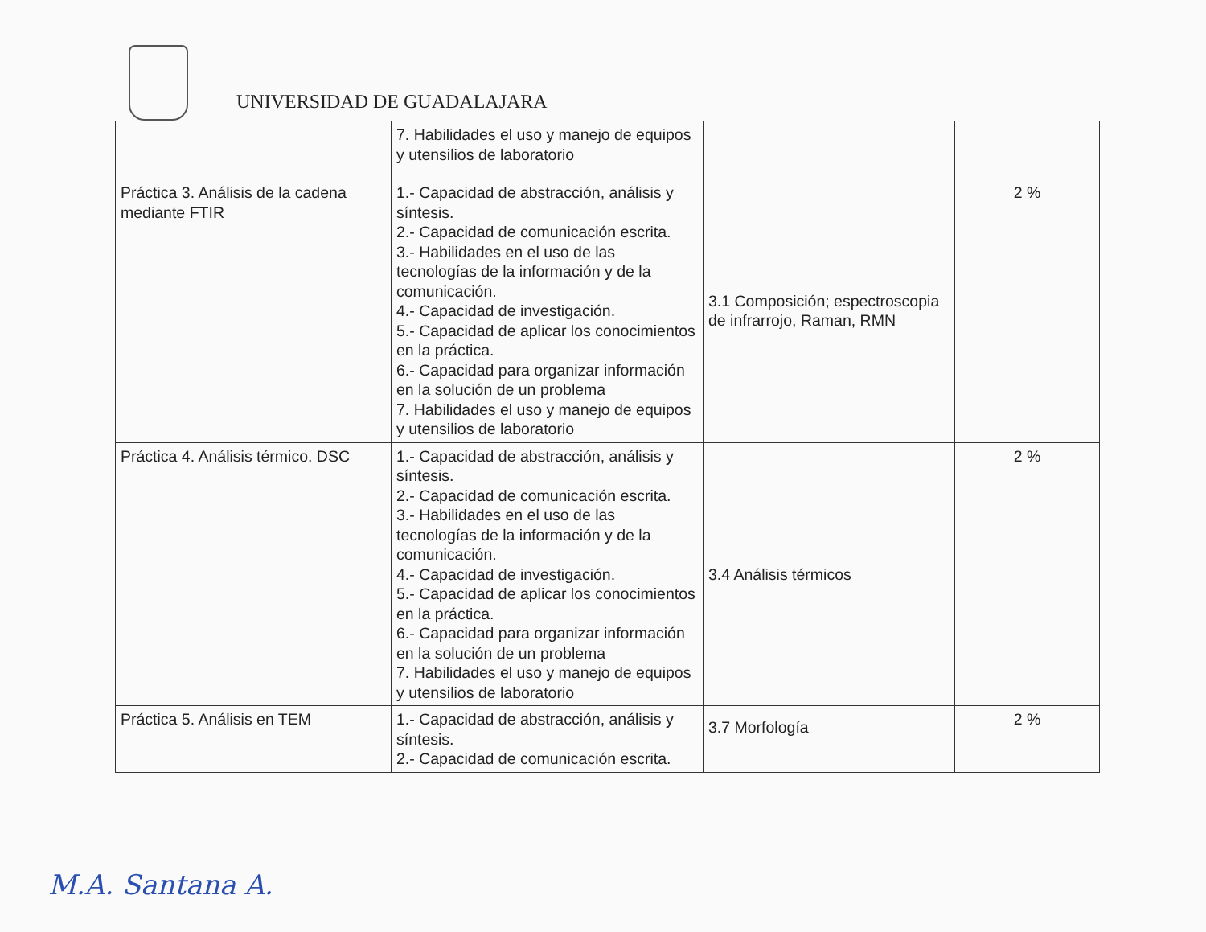UNIVERSIDAD DE GUADALAJARA
| | 7. Habilidades el uso y manejo de equipos y utensilios de laboratorio | | |
| Práctica 3. Análisis de la cadena mediante FTIR | 1.- Capacidad de abstracción, análisis y síntesis. 2.- Capacidad de comunicación escrita. 3.- Habilidades en el uso de las tecnologías de la información y de la comunicación. 4.- Capacidad de investigación. 5.- Capacidad de aplicar los conocimientos en la práctica. 6.- Capacidad para organizar información en la solución de un problema 7. Habilidades el uso y manejo de equipos y utensilios de laboratorio | 3.1 Composición; espectroscopia de infrarrojo, Raman, RMN | 2 % |
| Práctica 4. Análisis térmico. DSC | 1.- Capacidad de abstracción, análisis y síntesis. 2.- Capacidad de comunicación escrita. 3.- Habilidades en el uso de las tecnologías de la información y de la comunicación. 4.- Capacidad de investigación. 5.- Capacidad de aplicar los conocimientos en la práctica. 6.- Capacidad para organizar información en la solución de un problema 7. Habilidades el uso y manejo de equipos y utensilios de laboratorio | 3.4 Análisis térmicos | 2 % |
| Práctica 5. Análisis en TEM | 1.- Capacidad de abstracción, análisis y síntesis. 2.- Capacidad de comunicación escrita. | 3.7 Morfología | 2 % |
M.A. Santana A.